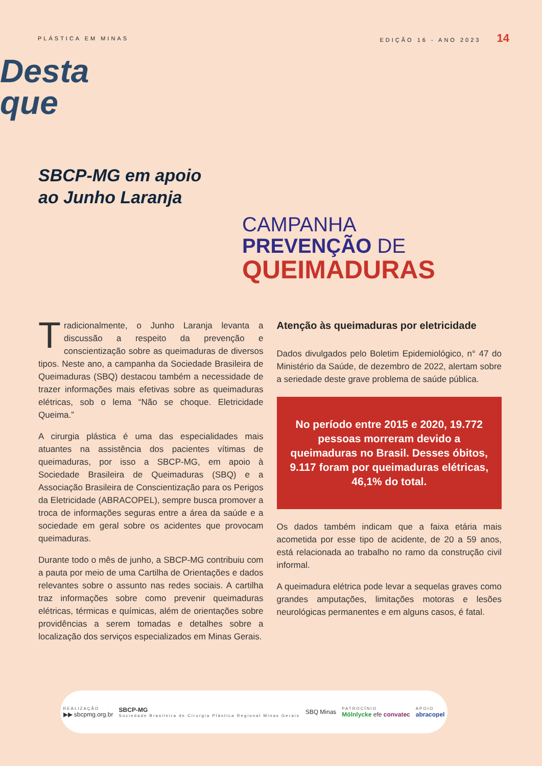PLÁSTICA EM MINAS EDIÇÃO 16 - ANO 2023 14
Desta
que
SBCP-MG em apoio ao Junho Laranja
CAMPANHA
PREVENÇÃO DE
QUEIMADURAS
Tradicionalmente, o Junho Laranja levanta a discussão a respeito da prevenção e conscientização sobre as queimaduras de diversos tipos. Neste ano, a campanha da Sociedade Brasileira de Queimaduras (SBQ) destacou também a necessidade de trazer informações mais efetivas sobre as queimaduras elétricas, sob o lema “Não se choque. Eletricidade Queima.”
A cirurgia plástica é uma das especialidades mais atuantes na assistência dos pacientes vítimas de queimaduras, por isso a SBCP-MG, em apoio à Sociedade Brasileira de Queimaduras (SBQ) e a Associação Brasileira de Conscientização para os Perigos da Eletricidade (ABRACOPEL), sempre busca promover a troca de informações seguras entre a área da saúde e a sociedade em geral sobre os acidentes que provocam queimaduras.
Durante todo o mês de junho, a SBCP-MG contribuiu com a pauta por meio de uma Cartilha de Orientações e dados relevantes sobre o assunto nas redes sociais. A cartilha traz informações sobre como prevenir queimaduras elétricas, térmicas e químicas, além de orientações sobre providências a serem tomadas e detalhes sobre a localização dos serviços especializados em Minas Gerais.
Atenção às queimaduras por eletricidade
Dados divulgados pelo Boletim Epidemiológico, n° 47 do Ministério da Saúde, de dezembro de 2022, alertam sobre a seriedade deste grave problema de saúde pública.
No período entre 2015 e 2020, 19.772 pessoas morreram devido a queimaduras no Brasil. Desses óbitos, 9.117 foram por queimaduras elétricas, 46,1% do total.
Os dados também indicam que a faixa etária mais acometida por esse tipo de acidente, de 20 a 59 anos, está relacionada ao trabalho no ramo da construção civil informal.
A queimadura elétrica pode levar a sequelas graves como grandes amputações, limitações motoras e lesões neurológicas permanentes e em alguns casos, é fatal.
REALIZAÇÃO
▶▶ sbcpmg.org.br
SBCP-MG
Sociedade Brasileira de Cirurgia Plástica Regional Minas Gerais
SBQ Minas
PATROCÍNIO
Mölnlycke efe convatec
APOIO
abracopel